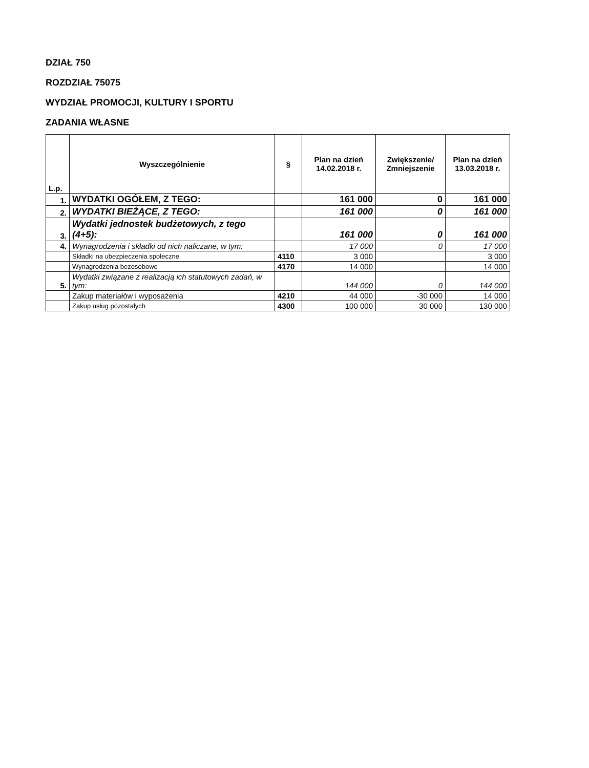DZIAŁ 750
ROZDZIAŁ 75075
WYDZIAŁ PROMOCJI, KULTURY I SPORTU
ZADANIA WŁASNE
| L.p. | Wyszczególnienie | § | Plan na dzień 14.02.2018 r. | Zwiększenie/ Zmniejszenie | Plan na dzień 13.03.2018 r. |
| --- | --- | --- | --- | --- | --- |
| 1. | WYDATKI OGÓŁEM, Z TEGO: | | 161 000 | 0 | 161 000 |
| 2. | WYDATKI BIEŻĄCE, Z TEGO: | | 161 000 | 0 | 161 000 |
| 3. | Wydatki jednostek budżetowych, z tego (4+5): | | 161 000 | 0 | 161 000 |
| 4. | Wynagrodzenia i składki od nich naliczane, w tym: | | 17 000 | 0 | 17 000 |
| | Składki na ubezpieczenia społeczne | 4110 | 3 000 | | 3 000 |
| | Wynagrodzenia bezosobowe | 4170 | 14 000 | | 14 000 |
| 5. | Wydatki związane z realizacją ich statutowych zadań, w tym: | | 144 000 | 0 | 144 000 |
| | Zakup materiałów i wyposażenia | 4210 | 44 000 | -30 000 | 14 000 |
| | Zakup usług pozostałych | 4300 | 100 000 | 30 000 | 130 000 |